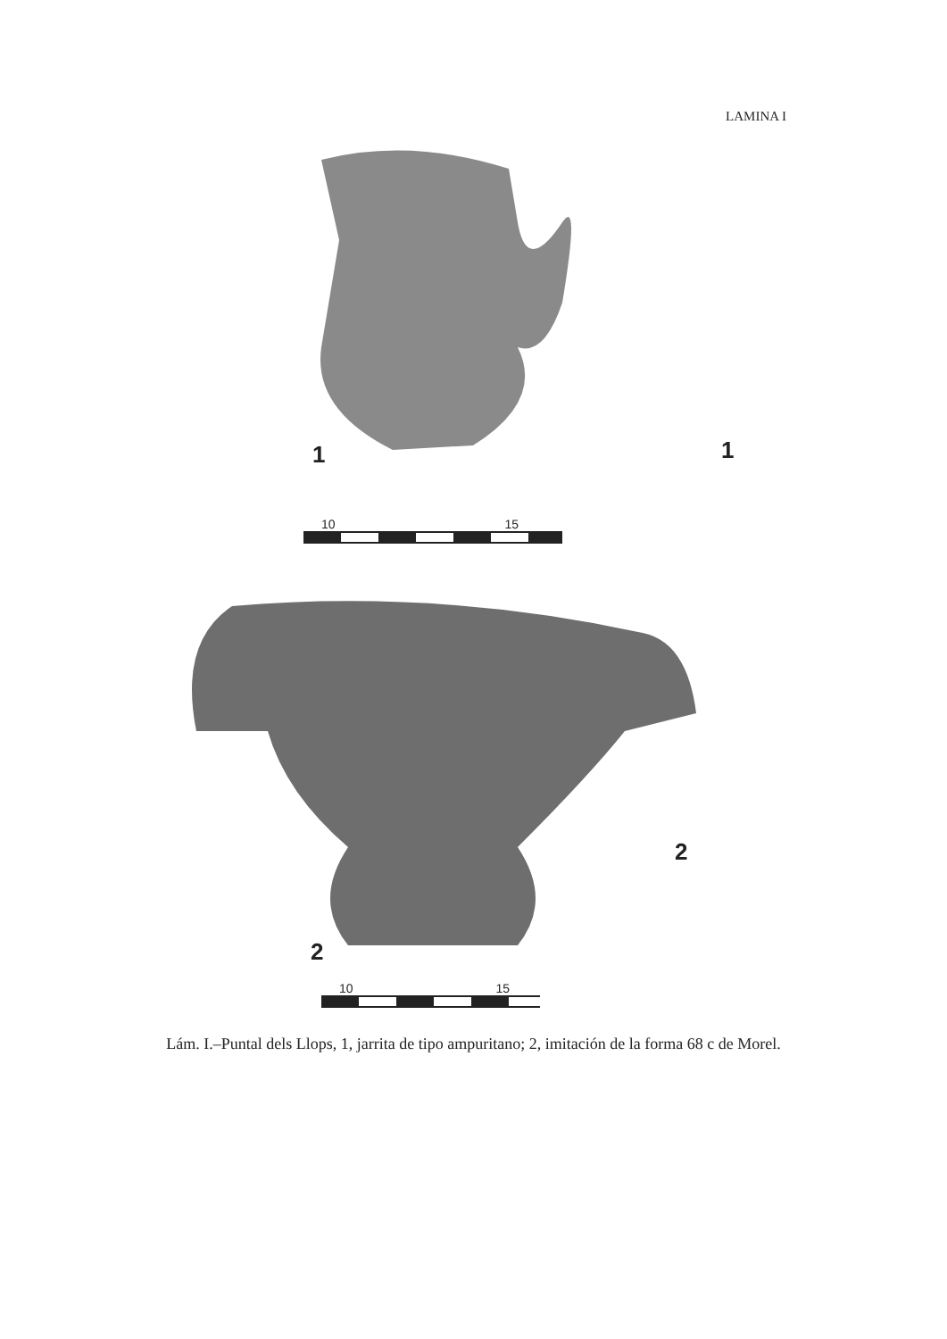LAMINA I
1 1
10 15
2
2
10 15
Lám. I.–Puntal dels Llops, 1, jarrita de tipo ampuritano; 2, imitación de la forma 68 c de Morel.